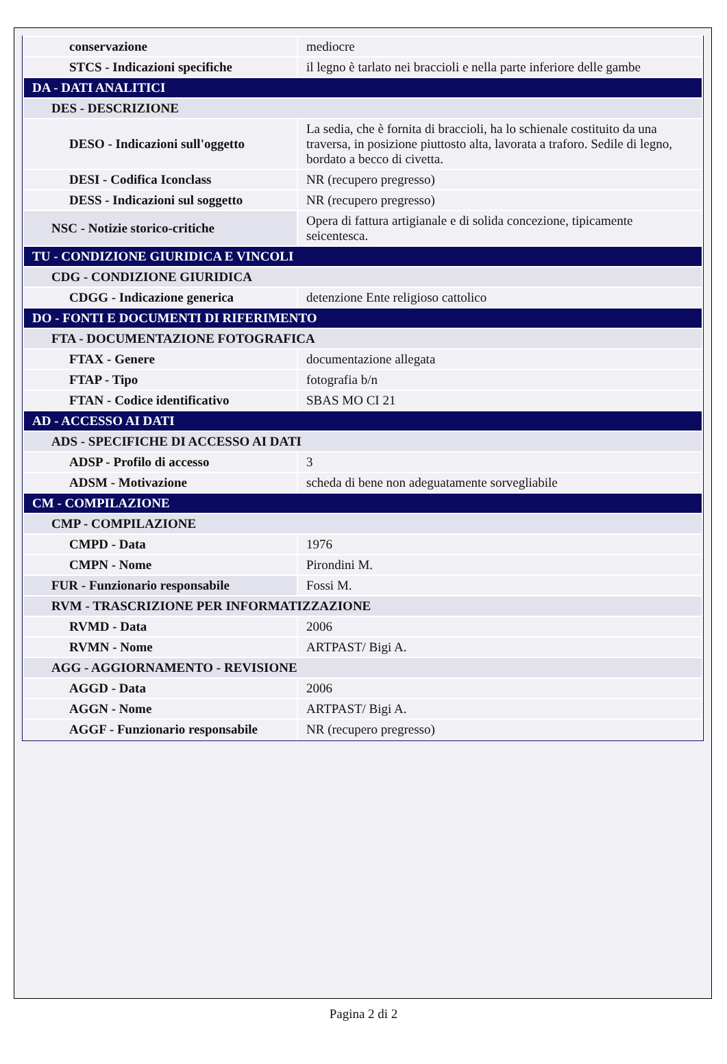| conservazione | mediocre |
| STCS - Indicazioni specifiche | il legno è tarlato nei braccioli e nella parte inferiore delle gambe |
| DA - DATI ANALITICI | |
| DES - DESCRIZIONE | |
| DESO - Indicazioni sull'oggetto | La sedia, che è fornita di braccioli, ha lo schienale costituito da una traversa, in posizione piuttosto alta, lavorata a traforo. Sedile di legno, bordato a becco di civetta. |
| DESI - Codifica Iconclass | NR (recupero pregresso) |
| DESS - Indicazioni sul soggetto | NR (recupero pregresso) |
| NSC - Notizie storico-critiche | Opera di fattura artigianale e di solida concezione, tipicamente seicentesca. |
| TU - CONDIZIONE GIURIDICA E VINCOLI | |
| CDG - CONDIZIONE GIURIDICA | |
| CDGG - Indicazione generica | detenzione Ente religioso cattolico |
| DO - FONTI E DOCUMENTI DI RIFERIMENTO | |
| FTA - DOCUMENTAZIONE FOTOGRAFICA | |
| FTAX - Genere | documentazione allegata |
| FTAP - Tipo | fotografia b/n |
| FTAN - Codice identificativo | SBAS MO CI 21 |
| AD - ACCESSO AI DATI | |
| ADS - SPECIFICHE DI ACCESSO AI DATI | |
| ADSP - Profilo di accesso | 3 |
| ADSM - Motivazione | scheda di bene non adeguatamente sorvegliabile |
| CM - COMPILAZIONE | |
| CMP - COMPILAZIONE | |
| CMPD - Data | 1976 |
| CMPN - Nome | Pirondini M. |
| FUR - Funzionario responsabile | Fossi M. |
| RVM - TRASCRIZIONE PER INFORMATIZZAZIONE | |
| RVMD - Data | 2006 |
| RVMN - Nome | ARTPAST/ Bigi A. |
| AGG - AGGIORNAMENTO - REVISIONE | |
| AGGD - Data | 2006 |
| AGGN - Nome | ARTPAST/ Bigi A. |
| AGGF - Funzionario responsabile | NR (recupero pregresso) |
Pagina 2 di 2